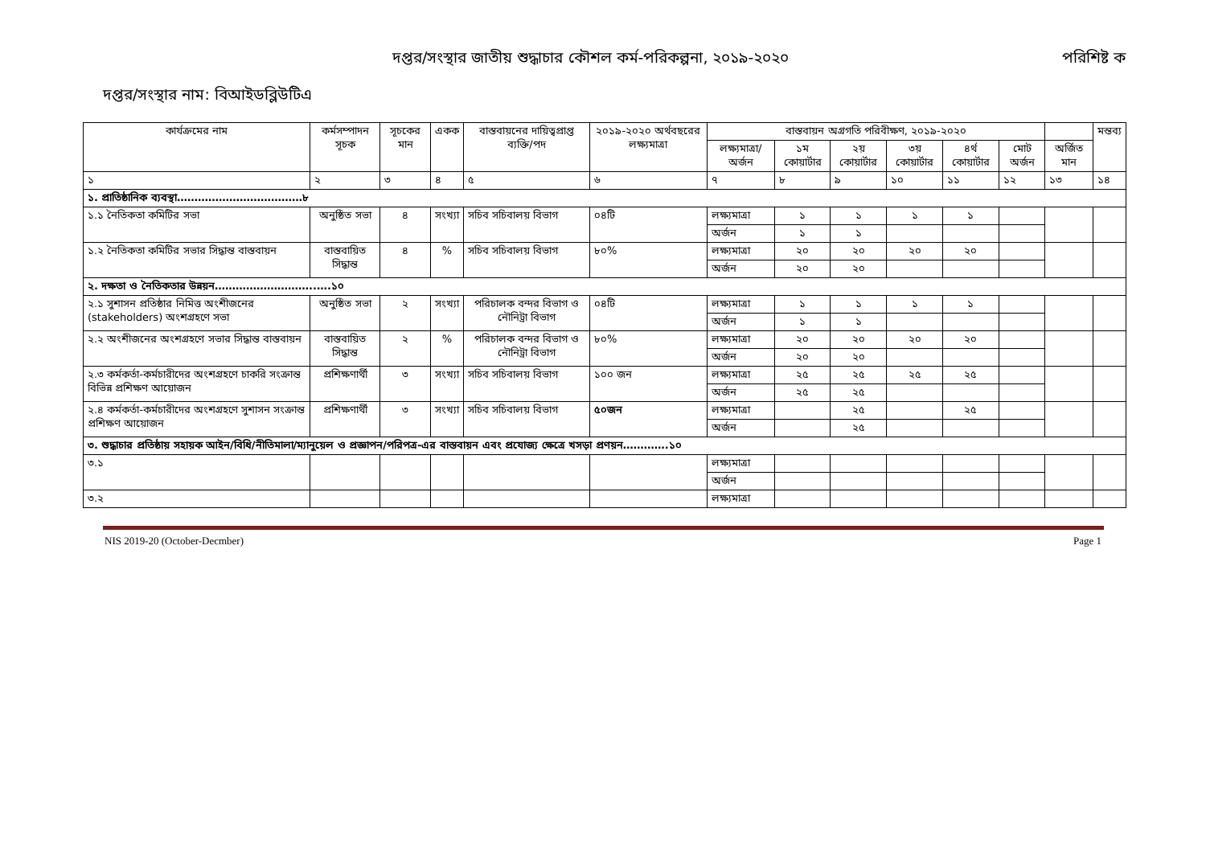দপ্তর/সংস্থার জাতীয় শুদ্ধাচার কৌশল কর্ম-পরিকল্পনা, ২০১৯-২০২০ পরিশিষ্ট ক
দপ্তর/সংস্থার নাম: বিআইডব্লিউটিএ
| কার্যক্রমের নাম | কর্মসম্পাদন সূচক | সূচকের মান | একক | বাস্তবায়নের দায়িত্বপ্রাপ্ত ব্যক্তি/পদ | ২০১৯-২০২০ অর্থবছরের লক্ষ্যমাত্রা | বাস্তবায়ন অগ্রগতি পরিবীক্ষণ, ২০১৯-২০২০ | | | | | | | মন্তব্য |
| --- | --- | --- | --- | --- | --- | --- | --- | --- | --- | --- | --- | --- | --- |
| | | | | | | লক্ষ্যমাত্রা/ অর্জন | ১ম কোয়ার্টার | ২য় কোয়ার্টার | ৩য় কোয়ার্টার | ৪র্থ কোয়ার্টার | মোট অর্জন | অর্জিত মান | |
| ১ | ২ | ৩ | ৪ | ৫ | ৬ | ৭ | ৮ | ৯ | ১০ | ১১ | ১২ | ১৩ | ১৪ |
| ১. প্রাতিষ্ঠানিক ব্যবস্থা………………………………৮ | | | | | | | | | | | | | |
| ১.১ নৈতিকতা কমিটির সভা | অনুষ্ঠিত সভা | ৪ | সংখ্যা | সচিব সচিবালয় বিভাগ | ০৪টি | লক্ষ্যমাত্রা | ১ | ১ | ১ | ১ | | | |
| | | | | | | অর্জন | ১ | ১ | | | | | |
| ১.২ নৈতিকতা কমিটির সভার সিদ্ধান্ত বাস্তবায়ন | বাস্তবায়িত সিদ্ধান্ত | ৪ | % | সচিব সচিবালয় বিভাগ | ৮০% | লক্ষ্যমাত্রা | ২০ | ২০ | ২০ | ২০ | | | |
| | | | | | | অর্জন | ২০ | ২০ | | | | | |
| ২. দক্ষতা ও নৈতিকতার উন্নয়ন………………………..….১০ | | | | | | | | | | | | | |
| ২.১ সুশাসন প্রতিষ্ঠার নিমিত্ত অংশীজনের (stakeholders) অংশগ্রহণে সভা | অনুষ্ঠিত সভা | ২ | সংখ্যা | পরিচালক বন্দর বিভাগ ও নৌনিট্রা বিভাগ | ০৪টি | লক্ষ্যমাত্রা | ১ | ১ | ১ | ১ | | | |
| | | | | | | অর্জন | ১ | ১ | | | | | |
| ২.২ অংশীজনের অংশগ্রহণে সভার সিদ্ধান্ত বাস্তবায়ন | বাস্তবায়িত সিদ্ধান্ত | ২ | % | পরিচালক বন্দর বিভাগ ও নৌনিট্রা বিভাগ | ৮০% | লক্ষ্যমাত্রা | ২০ | ২০ | ২০ | ২০ | | | |
| | | | | | | অর্জন | ২০ | ২০ | | | | | |
| ২.৩ কর্মকর্তা-কর্মচারীদের অংশগ্রহণে চাকরি সংক্রান্ত বিভিন্ন প্রশিক্ষণ আয়োজন | প্রশিক্ষণার্থী | ৩ | সংখ্যা | সচিব সচিবালয় বিভাগ | ১০০ জন | লক্ষ্যমাত্রা | ২৫ | ২৫ | ২৫ | ২৫ | | | |
| | | | | | | অর্জন | ২৫ | ২৫ | | | | | |
| ২.৪ কর্মকর্তা-কর্মচারীদের অংশগ্রহণে সুশাসন সংক্রান্ত প্রশিক্ষণ আয়োজন | প্রশিক্ষণার্থী | ৩ | সংখ্যা | সচিব সচিবালয় বিভাগ | ৫০জন | লক্ষ্যমাত্রা | | ২৫ | | ২৫ | | | |
| | | | | | | অর্জন | | ২৫ | | | | | |
| ৩. শুদ্ধাচার প্রতিষ্ঠায় সহায়ক আইন/বিধি/নীতিমালা/ম্যানুয়েল ও প্রজ্ঞাপন/পরিপত্র-এর বাস্তবায়ন এবং প্রযোজ্য ক্ষেত্রে খসড়া প্রণয়ন………….১০ | | | | | | | | | | | | | |
| ৩.১ | | | | | | লক্ষ্যমাত্রা | | | | | | | |
| | | | | | | অর্জন | | | | | | | |
| ৩.২ | | | | | | লক্ষ্যমাত্রা | | | | | | | |
NIS 2019-20 (October-Decmber) Page 1